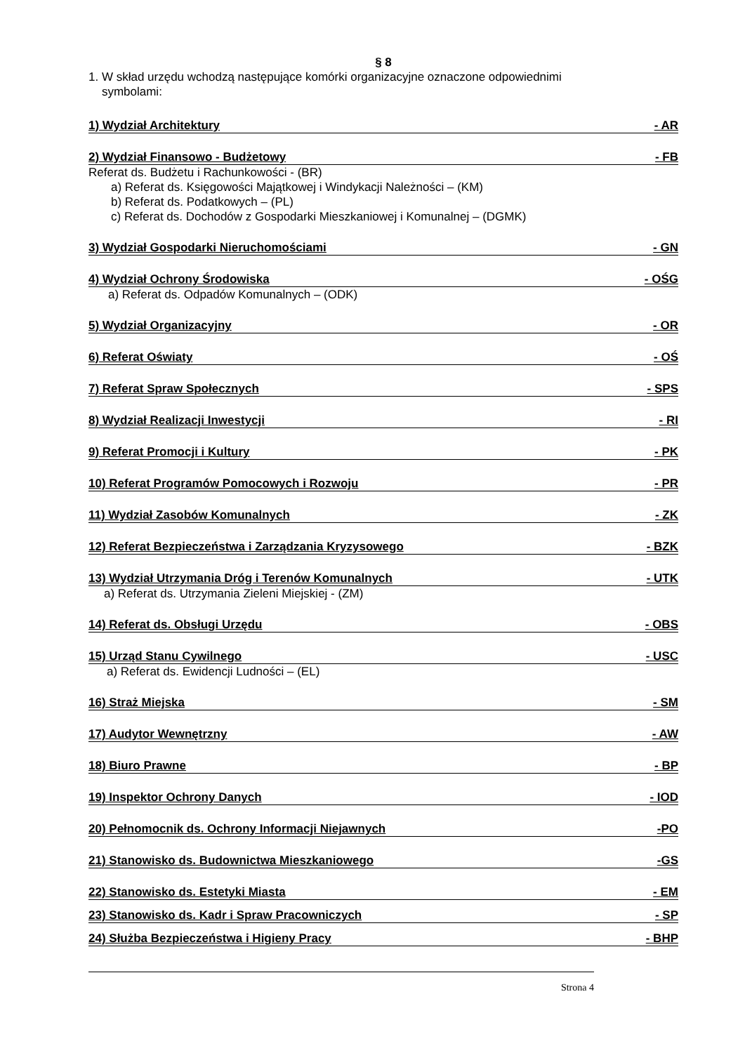§ 8
1. W skład urzędu wchodzą następujące komórki organizacyjne oznaczone odpowiednimi
symbolami:
1) Wydział Architektury - AR
2) Wydział Finansowo - Budżetowy - FB
Referat ds. Budżetu i Rachunkowości - (BR)
a) Referat ds. Księgowości Majątkowej i Windykacji Należności – (KM)
b) Referat ds. Podatkowych – (PL)
c) Referat ds. Dochodów z Gospodarki Mieszkaniowej i Komunalnej – (DGMK)
3) Wydział Gospodarki Nieruchomościami - GN
4) Wydział Ochrony Środowiska - OŚG
a) Referat ds. Odpadów Komunalnych – (ODK)
5) Wydział Organizacyjny - OR
6) Referat Oświaty - OŚ
7) Referat Spraw Społecznych - SPS
8) Wydział Realizacji Inwestycji - RI
9) Referat Promocji i Kultury - PK
10) Referat Programów Pomocowych i Rozwoju - PR
11) Wydział Zasobów Komunalnych - ZK
12) Referat Bezpieczeństwa i Zarządzania Kryzysowego - BZK
13) Wydział Utrzymania Dróg i Terenów Komunalnych - UTK
a) Referat ds. Utrzymania Zieleni Miejskiej - (ZM)
14) Referat ds. Obsługi Urzędu - OBS
15) Urząd Stanu Cywilnego - USC
a) Referat ds. Ewidencji Ludności – (EL)
16) Straż Miejska - SM
17) Audytor Wewnętrzny - AW
18) Biuro Prawne - BP
19) Inspektor Ochrony Danych - IOD
20) Pełnomocnik ds. Ochrony Informacji Niejawnych -PO
21) Stanowisko ds. Budownictwa Mieszkaniowego -GS
22) Stanowisko ds. Estetyki Miasta - EM
23) Stanowisko ds. Kadr i Spraw Pracowniczych - SP
24) Służba Bezpieczeństwa i Higieny Pracy - BHP
Strona 4